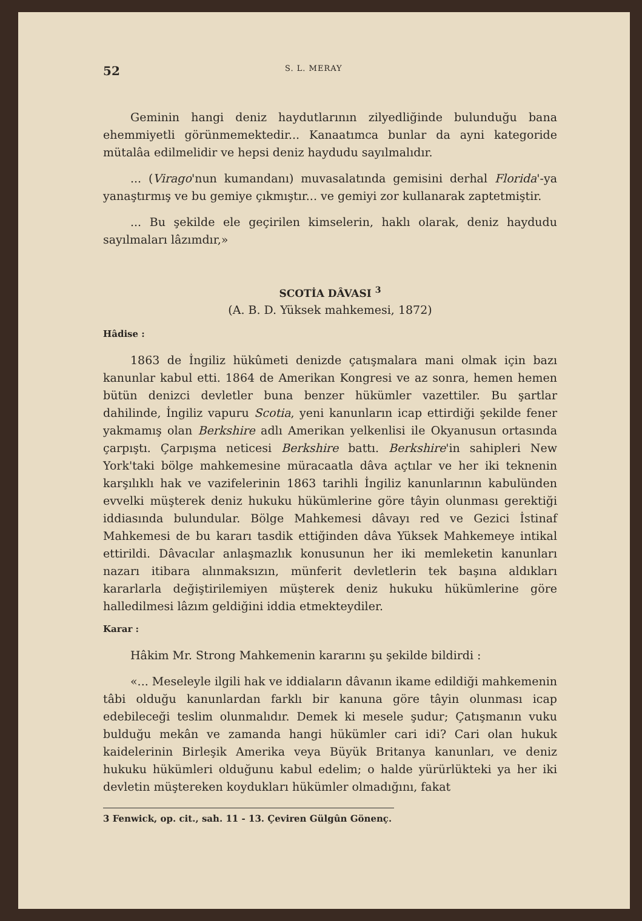52 S. L. MERAY
Geminin hangi deniz haydutlarının zilyedliğinde bulunduğu bana ehemmiyetli görünmemektedir... Kanaatımca bunlar da ayni kategoride mütalâa edilmelidir ve hepsi deniz haydudu sayılmalıdır.
... (Virago'nun kumandanı) muvasalatında gemisini derhal Florida'-ya yanaştırmış ve bu gemiye çıkmıştır... ve gemiyi zor kullanarak zaptetmiştir.
... Bu şekilde ele geçirilen kimselerin, haklı olarak, deniz haydudu sayılmaları lâzımdır,»
SCOTİA DÂVASI <sup>3</sup>
(A. B. D. Yüksek mahkemesi, 1872)
Hâdise :
1863 de İngiliz hükûmeti denizde çatışmalara mani olmak için bazı kanunlar kabul etti. 1864 de Amerikan Kongresi ve az sonra, hemen hemen bütün denizci devletler buna benzer hükümler vazettiler. Bu şartlar dahilinde, İngiliz vapuru Scotia, yeni kanunların icap ettirdiği şekilde fener yakmamış olan Berkshire adlı Amerikan yelkenlisi ile Okyanusun ortasında çarpıştı. Çarpışma neticesi Berkshire battı. Berkshire'in sahipleri New York'taki bölge mahkemesine müracaatla dâva açtılar ve her iki teknenin karşılıklı hak ve vazifelerinin 1863 tarihli İngiliz kanunlarının kabulünden evvelki müşterek deniz hukuku hükümlerine göre tâyin olunması gerektiği iddiasında bulundular. Bölge Mahkemesi dâvayı red ve Gezici İstinaf Mahkemesi de bu kararı tasdik ettiğinden dâva Yüksek Mahkemeye intikal ettirildi. Dâvacılar anlaşmazlık konusunun her iki memleketin kanunları nazarı itibara alınmaksızın, münferit devletlerin tek başına aldıkları kararlarla değiştirilemiyen müşterek deniz hukuku hükümlerine göre halledilmesi lâzım geldiğini iddia etmekteydiler.
Karar :
Hâkim Mr. Strong Mahkemenin kararını şu şekilde bildirdi :
«... Meseleyle ilgili hak ve iddiaların dâvanın ikame edildiği mahkemenin tâbi olduğu kanunlardan farklı bir kanuna göre tâyin olunması icap edebileceği teslim olunmalıdır. Demek ki mesele şudur; Çatışmanın vuku bulduğu mekân ve zamanda hangi hükümler cari idi? Cari olan hukuk kaidelerinin Birleşik Amerika veya Büyük Britanya kanunları, ve deniz hukuku hükümleri olduğunu kabul edelim; o halde yürürlükteki ya her iki devletin müştereken koydukları hükümler olmadığını, fakat
3 Fenwick, op. cit., sah. 11 - 13. Çeviren Gülgûn Gönenç.